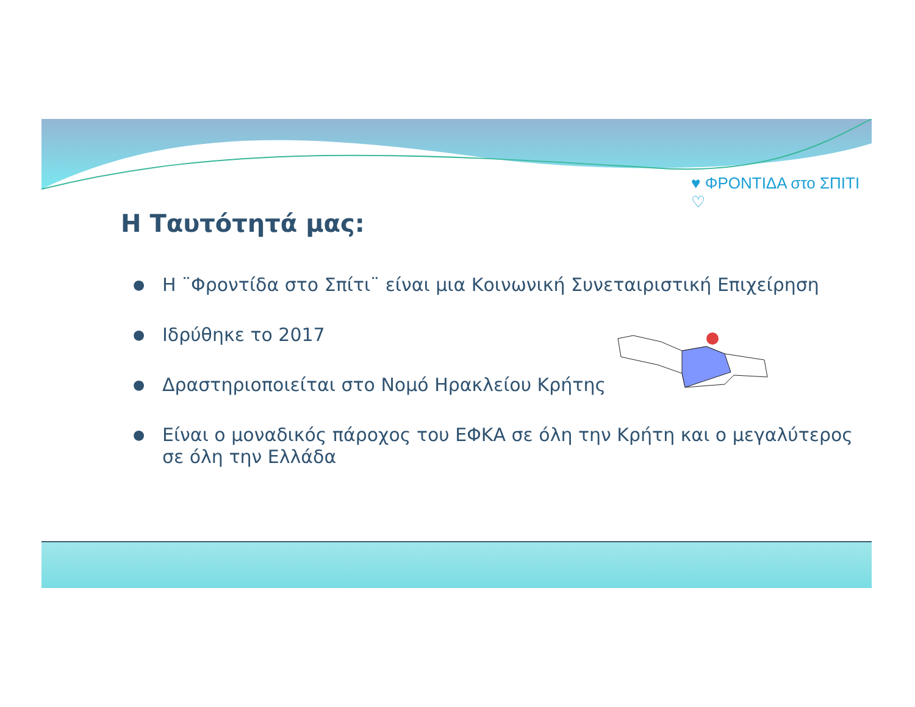♥ ΦΡΟΝΤΙΔΑ στο ΣΠΙΤΙ ♡
Η Ταυτότητά μας:
● Η ¨Φροντίδα στο Σπίτι¨ είναι μια Κοινωνική Συνεταιριστική Επιχείρηση
● Ιδρύθηκε το 2017
● Δραστηριοποιείται στο Νομό Ηρακλείου Κρήτης
● Είναι ο μοναδικός πάροχος του ΕΦΚΑ σε όλη την Κρήτη και ο μεγαλύτερος σε όλη την Ελλάδα